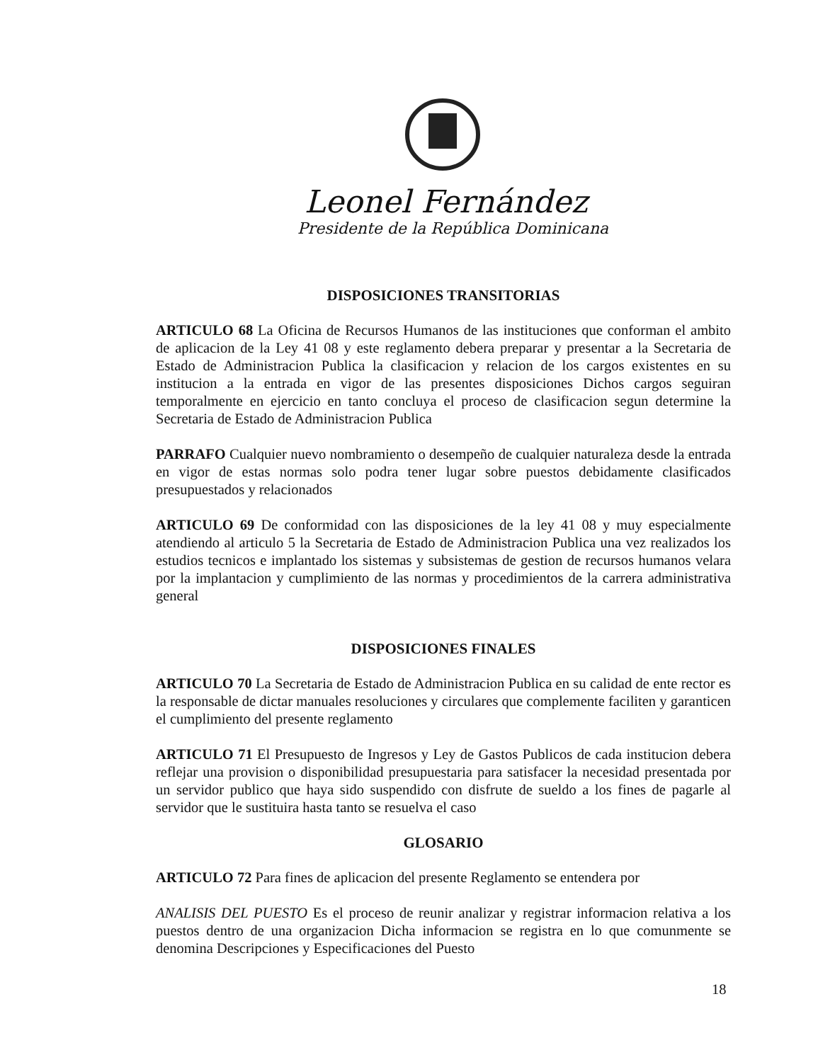Leonel Fernández
Presidente de la República Dominicana
DISPOSICIONES TRANSITORIAS
ARTICULO 68 La Oficina de Recursos Humanos de las instituciones que conforman el ambito de aplicacion de la Ley 41 08 y este reglamento debera preparar y presentar a la Secretaria de Estado de Administracion Publica la clasificacion y relacion de los cargos existentes en su institucion a la entrada en vigor de las presentes disposiciones Dichos cargos seguiran temporalmente en ejercicio en tanto concluya el proceso de clasificacion segun determine la Secretaria de Estado de Administracion Publica
PARRAFO Cualquier nuevo nombramiento o desempeño de cualquier naturaleza desde la entrada en vigor de estas normas solo podra tener lugar sobre puestos debidamente clasificados presupuestados y relacionados
ARTICULO 69 De conformidad con las disposiciones de la ley 41 08 y muy especialmente atendiendo al articulo 5 la Secretaria de Estado de Administracion Publica una vez realizados los estudios tecnicos e implantado los sistemas y subsistemas de gestion de recursos humanos velara por la implantacion y cumplimiento de las normas y procedimientos de la carrera administrativa general
DISPOSICIONES FINALES
ARTICULO 70 La Secretaria de Estado de Administracion Publica en su calidad de ente rector es la responsable de dictar manuales resoluciones y circulares que complemente faciliten y garanticen el cumplimiento del presente reglamento
ARTICULO 71 El Presupuesto de Ingresos y Ley de Gastos Publicos de cada institucion debera reflejar una provision o disponibilidad presupuestaria para satisfacer la necesidad presentada por un servidor publico que haya sido suspendido con disfrute de sueldo a los fines de pagarle al servidor que le sustituira hasta tanto se resuelva el caso
GLOSARIO
ARTICULO 72 Para fines de aplicacion del presente Reglamento se entendera por
ANALISIS DEL PUESTO Es el proceso de reunir analizar y registrar informacion relativa a los puestos dentro de una organizacion Dicha informacion se registra en lo que comunmente se denomina Descripciones y Especificaciones del Puesto
18